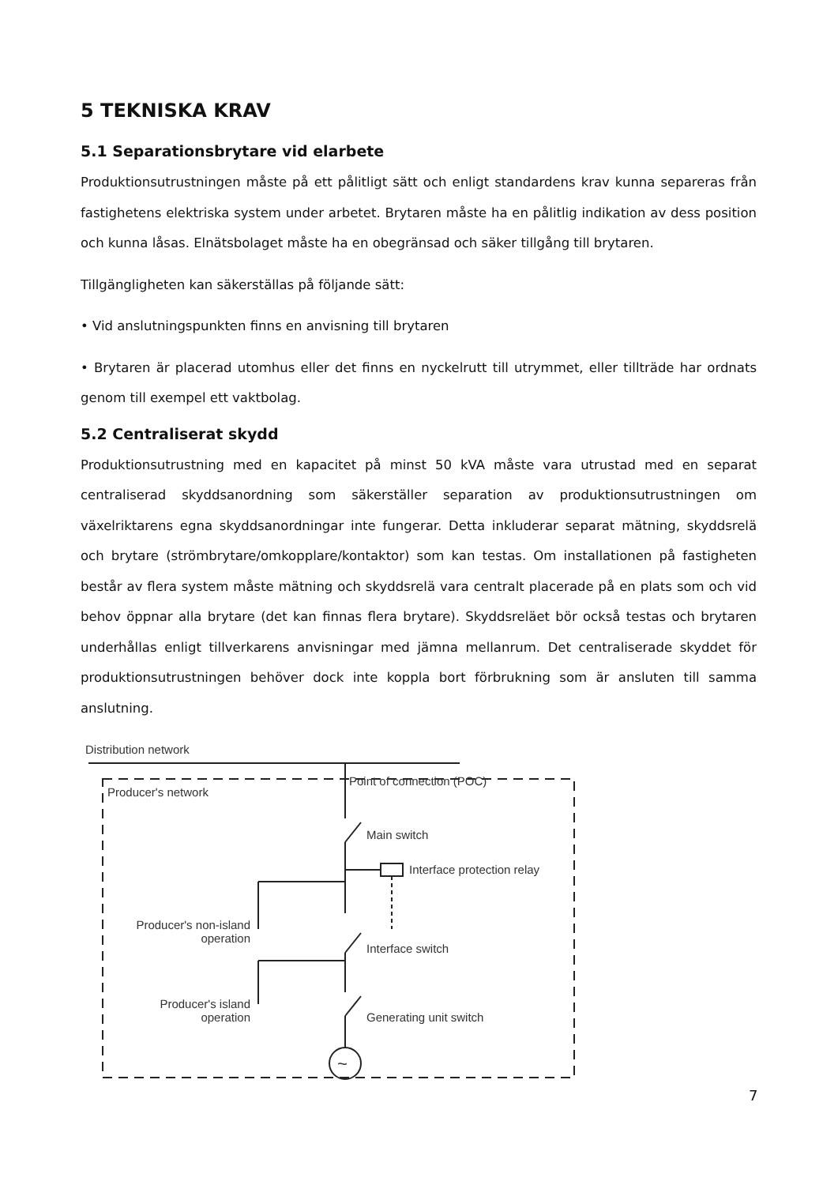5 TEKNISKA KRAV
5.1 Separationsbrytare vid elarbete
Produktionsutrustningen måste på ett pålitligt sätt och enligt standardens krav kunna separeras från fastighetens elektriska system under arbetet. Brytaren måste ha en pålitlig indikation av dess position och kunna låsas. Elnätsbolaget måste ha en obegränsad och säker tillgång till brytaren.
Tillgängligheten kan säkerställas på följande sätt:
• Vid anslutningspunkten finns en anvisning till brytaren
• Brytaren är placerad utomhus eller det finns en nyckelrutt till utrymmet, eller tillträde har ordnats genom till exempel ett vaktbolag.
5.2 Centraliserat skydd
Produktionsutrustning med en kapacitet på minst 50 kVA måste vara utrustad med en separat centraliserad skyddsanordning som säkerställer separation av produktionsutrustningen om växelriktarens egna skyddsanordningar inte fungerar. Detta inkluderar separat mätning, skyddsrelä och brytare (strömbrytare/omkopplare/kontaktor) som kan testas. Om installationen på fastigheten består av flera system måste mätning och skyddsrelä vara centralt placerade på en plats som och vid behov öppnar alla brytare (det kan finnas flera brytare). Skyddsreläet bör också testas och brytaren underhållas enligt tillverkarens anvisningar med jämna mellanrum. Det centraliserade skyddet för produktionsutrustningen behöver dock inte koppla bort förbrukning som är ansluten till samma anslutning.
Distribution network
Point of connection (POC)
Producer's network
Main switch
Interface protection relay
Producer's non-island operation
Interface switch
Producer's island operation
Generating unit switch
~
7